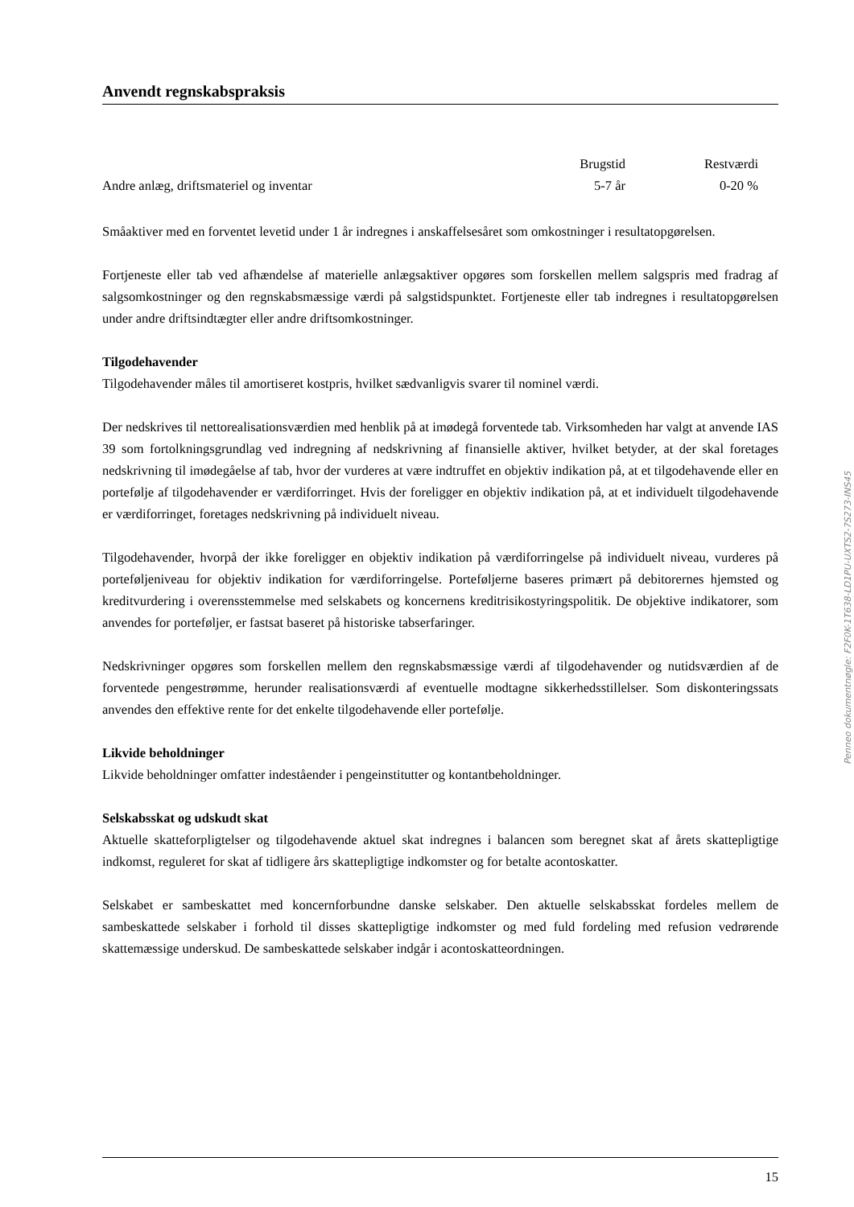Anvendt regnskabspraksis
| | Brugstid | Restværdi |
| --- | --- | --- |
| Andre anlæg, driftsmateriel og inventar | 5-7 år | 0-20 % |
Småaktiver med en forventet levetid under 1 år indregnes i anskaffelsesåret som omkostninger i resultatopgørelsen.
Fortjeneste eller tab ved afhændelse af materielle anlægsaktiver opgøres som forskellen mellem salgspris med fradrag af salgsomkostninger og den regnskabsmæssige værdi på salgstidspunktet. Fortjeneste eller tab indregnes i resultatopgørelsen under andre driftsindtægter eller andre driftsomkostninger.
Tilgodehavender
Tilgodehavender måles til amortiseret kostpris, hvilket sædvanligvis svarer til nominel værdi.
Der nedskrives til nettorealisationsværdien med henblik på at imødegå forventede tab. Virksomheden har valgt at anvende IAS 39 som fortolkningsgrundlag ved indregning af nedskrivning af finansielle aktiver, hvilket betyder, at der skal foretages nedskrivning til imødegåelse af tab, hvor der vurderes at være indtruffet en objektiv indikation på, at et tilgodehavende eller en portefølje af tilgodehavender er værdiforringet. Hvis der foreligger en objektiv indikation på, at et individuelt tilgodehavende er værdiforringet, foretages nedskrivning på individuelt niveau.
Tilgodehavender, hvorpå der ikke foreligger en objektiv indikation på værdiforringelse på individuelt niveau, vurderes på porteføljeniveau for objektiv indikation for værdiforringelse. Porteføljerne baseres primært på debitorernes hjemsted og kreditvurdering i overensstemmelse med selskabets og koncernens kreditrisikostyringspolitik. De objektive indikatorer, som anvendes for porteføljer, er fastsat baseret på historiske tabserfaringer.
Nedskrivninger opgøres som forskellen mellem den regnskabsmæssige værdi af tilgodehavender og nutidsværdien af de forventede pengestrømme, herunder realisationsværdi af eventuelle modtagne sikkerhedsstillelser. Som diskonteringssats anvendes den effektive rente for det enkelte tilgodehavende eller portefølje.
Likvide beholdninger
Likvide beholdninger omfatter indeståender i pengeinstitutter og kontantbeholdninger.
Selskabsskat og udskudt skat
Aktuelle skatteforpligtelser og tilgodehavende aktuel skat indregnes i balancen som beregnet skat af årets skattepligtige indkomst, reguleret for skat af tidligere års skattepligtige indkomster og for betalte acontoskatter.
Selskabet er sambeskattet med koncernforbundne danske selskaber. Den aktuelle selskabsskat fordeles mellem de sambeskattede selskaber i forhold til disses skattepligtige indkomster og med fuld fordeling med refusion vedrørende skattemæssige underskud. De sambeskattede selskaber indgår i acontoskatteordningen.
Penneo dokumentnøgle: F2F0K-1T638-LD1PU-UXTS2-7S273-INS45
15